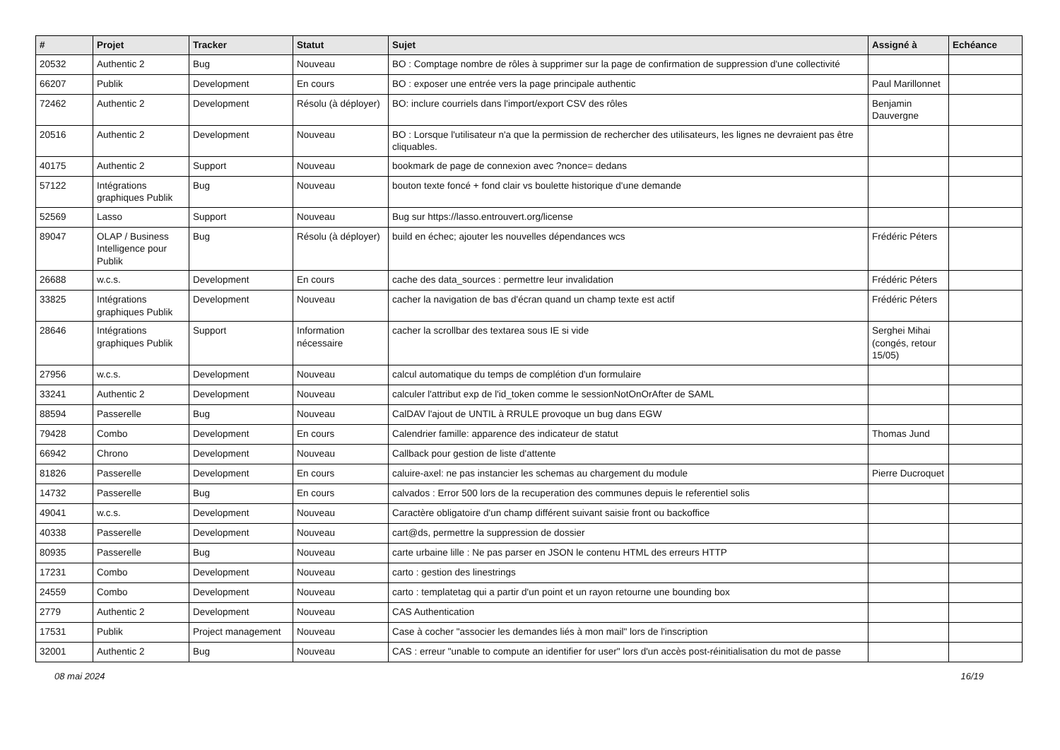| # | Projet | Tracker | Statut | Sujet | Assigné à | Echéance |
| --- | --- | --- | --- | --- | --- | --- |
| 20532 | Authentic 2 | Bug | Nouveau | BO : Comptage nombre de rôles à supprimer sur la page de confirmation de suppression d'une collectivité | | |
| 66207 | Publik | Development | En cours | BO : exposer une entrée vers la page principale authentic | Paul Marillonnet | |
| 72462 | Authentic 2 | Development | Résolu (à déployer) | BO: inclure courriels dans l'import/export CSV des rôles | Benjamin Dauvergne | |
| 20516 | Authentic 2 | Development | Nouveau | BO : Lorsque l'utilisateur n'a que la permission de rechercher des utilisateurs, les lignes ne devraient pas être cliquables. | | |
| 40175 | Authentic 2 | Support | Nouveau | bookmark de page de connexion avec ?nonce= dedans | | |
| 57122 | Intégrations graphiques Publik | Bug | Nouveau | bouton texte foncé + fond clair vs boulette historique d'une demande | | |
| 52569 | Lasso | Support | Nouveau | Bug sur https://lasso.entrouvert.org/license | | |
| 89047 | OLAP / Business Intelligence pour Publik | Bug | Résolu (à déployer) | build en échec; ajouter les nouvelles dépendances wcs | Frédéric Péters | |
| 26688 | w.c.s. | Development | En cours | cache des data_sources : permettre leur invalidation | Frédéric Péters | |
| 33825 | Intégrations graphiques Publik | Development | Nouveau | cacher la navigation de bas d'écran quand un champ texte est actif | Frédéric Péters | |
| 28646 | Intégrations graphiques Publik | Support | Information nécessaire | cacher la scrollbar des textarea sous IE si vide | Serghei Mihai (congés, retour 15/05) | |
| 27956 | w.c.s. | Development | Nouveau | calcul automatique du temps de complétion d'un formulaire | | |
| 33241 | Authentic 2 | Development | Nouveau | calculer l'attribut exp de l'id_token comme le sessionNotOnOrAfter de SAML | | |
| 88594 | Passerelle | Bug | Nouveau | CalDAV l'ajout de UNTIL à RRULE provoque un bug dans EGW | | |
| 79428 | Combo | Development | En cours | Calendrier famille: apparence des indicateur de statut | Thomas Jund | |
| 66942 | Chrono | Development | Nouveau | Callback pour gestion de liste d'attente | | |
| 81826 | Passerelle | Development | En cours | caluire-axel: ne pas instancier les schemas au chargement du module | Pierre Ducroquet | |
| 14732 | Passerelle | Bug | En cours | calvados : Error 500 lors de la recuperation des communes depuis le referentiel solis | | |
| 49041 | w.c.s. | Development | Nouveau | Caractère obligatoire d'un champ différent suivant saisie front ou backoffice | | |
| 40338 | Passerelle | Development | Nouveau | cart@ds, permettre la suppression de dossier | | |
| 80935 | Passerelle | Bug | Nouveau | carte urbaine lille : Ne pas parser en JSON le contenu HTML des erreurs HTTP | | |
| 17231 | Combo | Development | Nouveau | carto : gestion des linestrings | | |
| 24559 | Combo | Development | Nouveau | carto : templatetag qui a partir d'un point et un rayon retourne une bounding box | | |
| 2779 | Authentic 2 | Development | Nouveau | CAS Authentication | | |
| 17531 | Publik | Project management | Nouveau | Case à cocher "associer les demandes liés à mon mail" lors de l'inscription | | |
| 32001 | Authentic 2 | Bug | Nouveau | CAS : erreur "unable to compute an identifier for user" lors d'un accès post-réinitialisation du mot de passe | | |
08 mai 2024 16/19